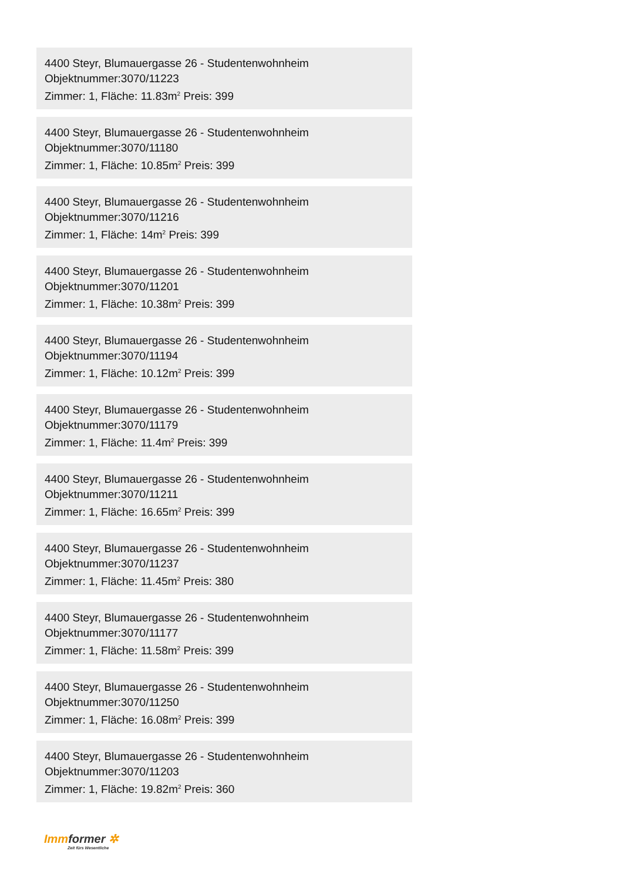4400 Steyr, Blumauergasse 26 - Studentenwohnheim
Objektnummer:3070/11223
Zimmer: 1, Fläche: 11.83m<sup>2</sup> Preis: 399
4400 Steyr, Blumauergasse 26 - Studentenwohnheim
Objektnummer:3070/11180
Zimmer: 1, Fläche: 10.85m<sup>2</sup> Preis: 399
4400 Steyr, Blumauergasse 26 - Studentenwohnheim
Objektnummer:3070/11216
Zimmer: 1, Fläche: 14m<sup>2</sup> Preis: 399
4400 Steyr, Blumauergasse 26 - Studentenwohnheim
Objektnummer:3070/11201
Zimmer: 1, Fläche: 10.38m<sup>2</sup> Preis: 399
4400 Steyr, Blumauergasse 26 - Studentenwohnheim
Objektnummer:3070/11194
Zimmer: 1, Fläche: 10.12m<sup>2</sup> Preis: 399
4400 Steyr, Blumauergasse 26 - Studentenwohnheim
Objektnummer:3070/11179
Zimmer: 1, Fläche: 11.4m<sup>2</sup> Preis: 399
4400 Steyr, Blumauergasse 26 - Studentenwohnheim
Objektnummer:3070/11211
Zimmer: 1, Fläche: 16.65m<sup>2</sup> Preis: 399
4400 Steyr, Blumauergasse 26 - Studentenwohnheim
Objektnummer:3070/11237
Zimmer: 1, Fläche: 11.45m<sup>2</sup> Preis: 380
4400 Steyr, Blumauergasse 26 - Studentenwohnheim
Objektnummer:3070/11177
Zimmer: 1, Fläche: 11.58m<sup>2</sup> Preis: 399
4400 Steyr, Blumauergasse 26 - Studentenwohnheim
Objektnummer:3070/11250
Zimmer: 1, Fläche: 16.08m<sup>2</sup> Preis: 399
4400 Steyr, Blumauergasse 26 - Studentenwohnheim
Objektnummer:3070/11203
Zimmer: 1, Fläche: 19.82m<sup>2</sup> Preis: 360
Immformer ✲
Zeit fürs Wesentliche